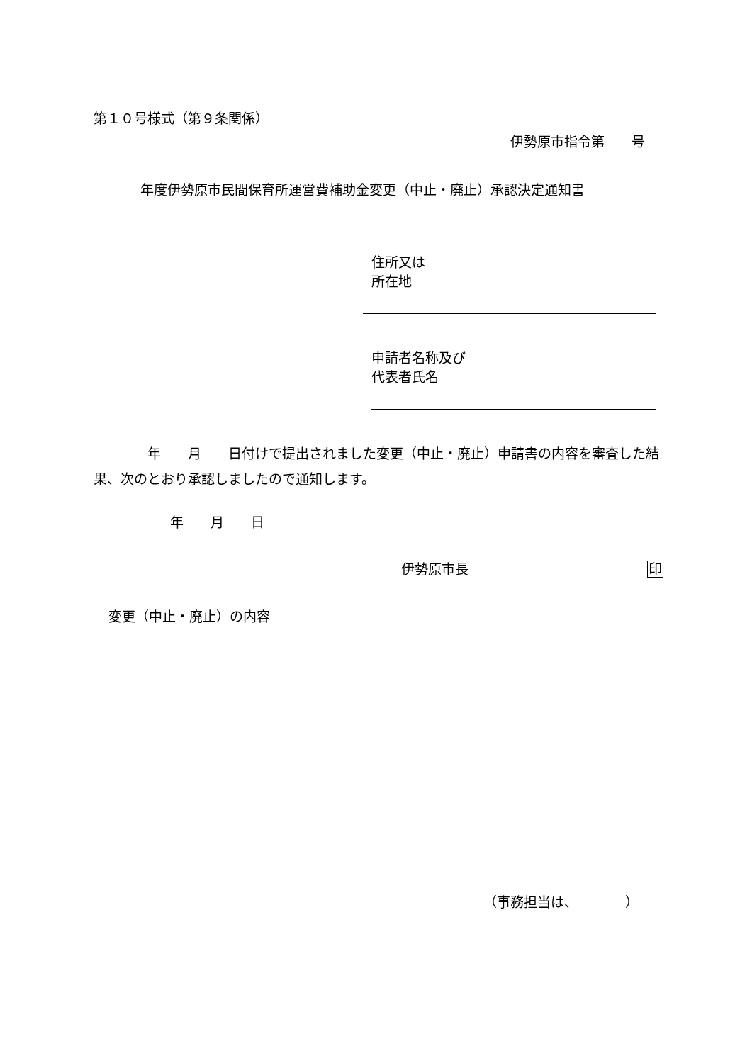第１０号様式（第９条関係）
伊勢原市指令第　　号
年度伊勢原市民間保育所運営費補助金変更（中止・廃止）承認決定通知書
住所又は
所在地
申請者名称及び
代表者氏名
　　　　年　　月　　日付けで提出されました変更（中止・廃止）申請書の内容を審査した結果、次のとおり承認しましたので通知します。
年　　月　　日
伊勢原市長 印
変更（中止・廃止）の内容
（事務担当は、　　　　）